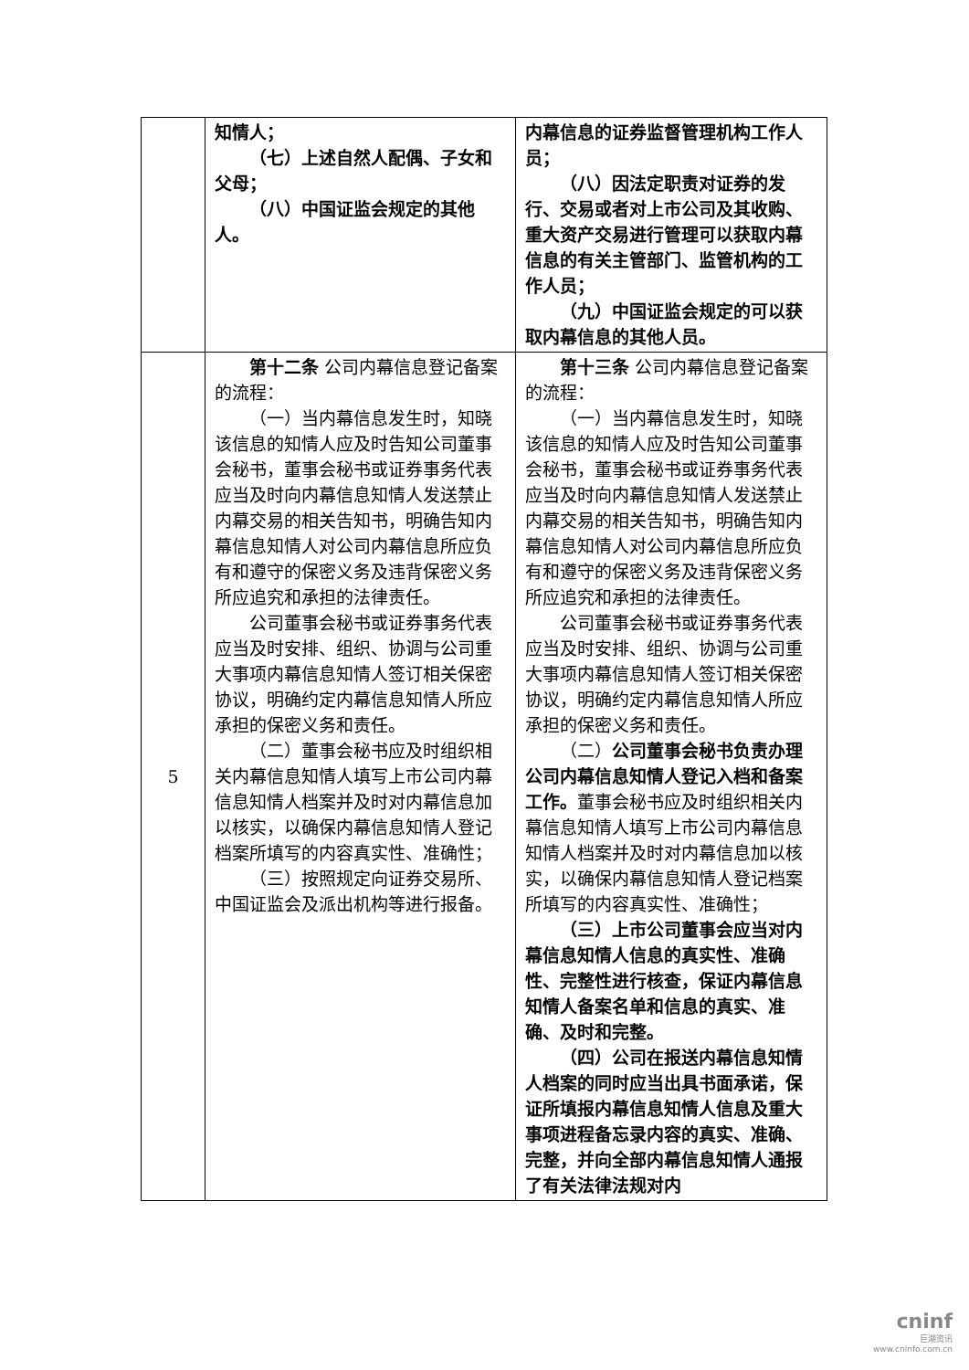| | 知情人； （七）上述自然人配偶、子女和父母； （八）中国证监会规定的其他人。 | 内幕信息的证券监督管理机构工作人员； （八）因法定职责对证券的发行、交易或者对上市公司及其收购、重大资产交易进行管理可以获取内幕信息的有关主管部门、监管机构的工作人员； （九）中国证监会规定的可以获取内幕信息的其他人员。 |
| 5 | 第十二条 公司内幕信息登记备案的流程： （一）当内幕信息发生时，知晓该信息的知情人应及时告知公司董事会秘书，董事会秘书或证券事务代表应当及时向内幕信息知情人发送禁止内幕交易的相关告知书，明确告知内幕信息知情人对公司内幕信息所应负有和遵守的保密义务及违背保密义务所应追究和承担的法律责任。 公司董事会秘书或证券事务代表应当及时安排、组织、协调与公司重大事项内幕信息知情人签订相关保密协议，明确约定内幕信息知情人所应承担的保密义务和责任。 （二）董事会秘书应及时组织相关内幕信息知情人填写上市公司内幕信息知情人档案并及时对内幕信息加以核实，以确保内幕信息知情人登记档案所填写的内容真实性、准确性； （三）按照规定向证券交易所、中国证监会及派出机构等进行报备。 | 第十三条 公司内幕信息登记备案的流程： （一）当内幕信息发生时，知晓该信息的知情人应及时告知公司董事会秘书，董事会秘书或证券事务代表应当及时向内幕信息知情人发送禁止内幕交易的相关告知书，明确告知内幕信息知情人对公司内幕信息所应负有和遵守的保密义务及违背保密义务所应追究和承担的法律责任。 公司董事会秘书或证券事务代表应当及时安排、组织、协调与公司重大事项内幕信息知情人签订相关保密协议，明确约定内幕信息知情人所应承担的保密义务和责任。 （二） 公司董事会秘书负责办理公司内幕信息知情人登记入档和备案工作。 董事会秘书应及时组织相关内幕信息知情人填写上市公司内幕信息知情人档案并及时对内幕信息加以核实，以确保内幕信息知情人登记档案所填写的内容真实性、准确性； （三）上市公司董事会应当对内幕信息知情人信息的真实性、准确性、完整性进行核查，保证内幕信息知情人备案名单和信息的真实、准确、及时和完整。 （四）公司在报送内幕信息知情人档案的同时应当出具书面承诺，保证所填报内幕信息知情人信息及重大事项进程备忘录内容的真实、准确、完整，并向全部内幕信息知情人通报了有关法律法规对内 |
cninf
巨潮资讯
www.cninfo.com.cn